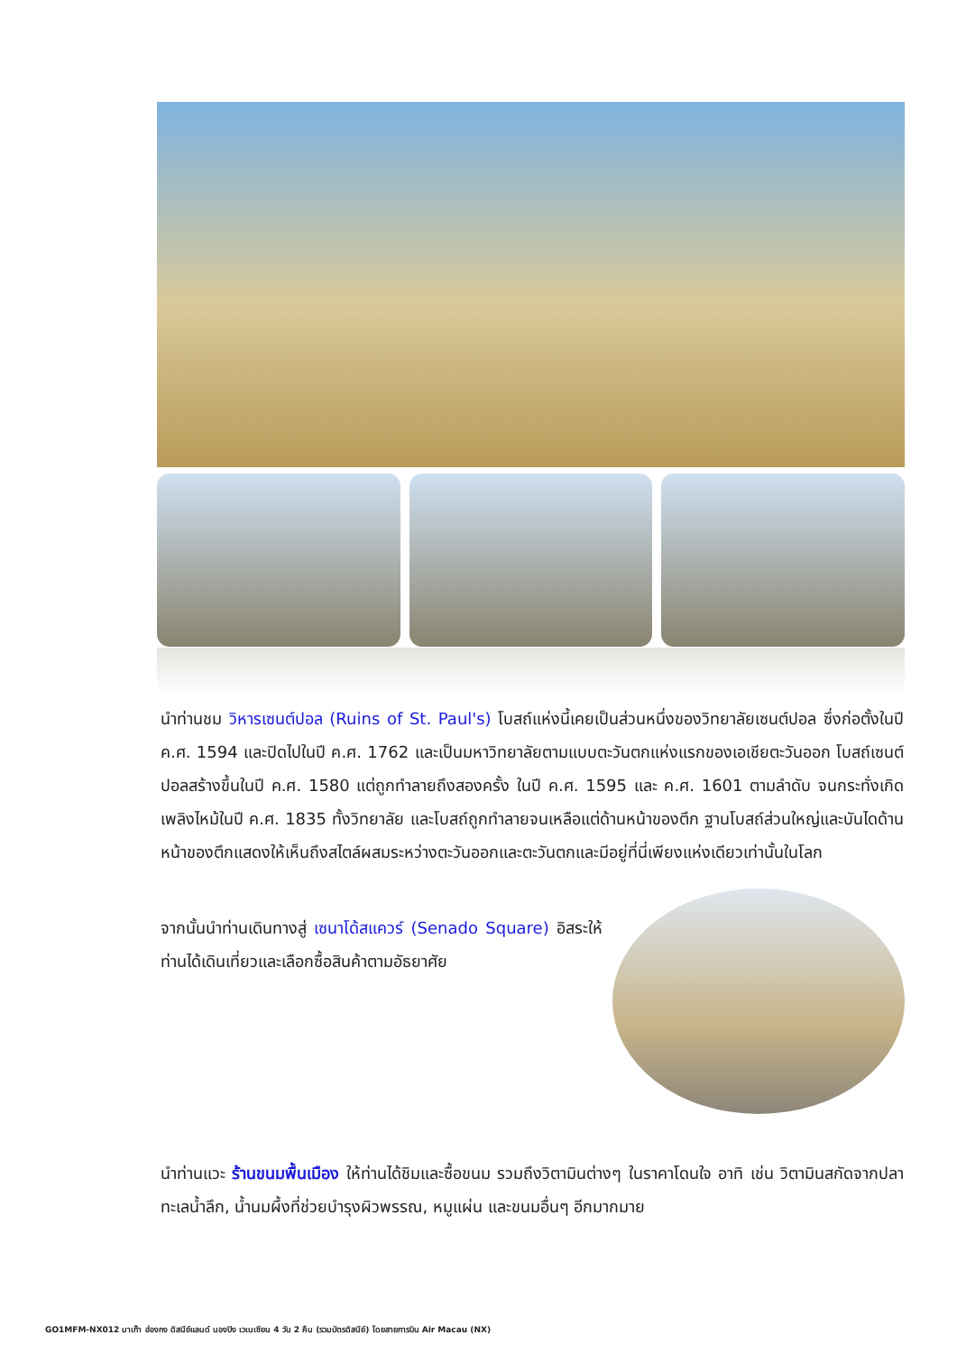นำท่านชม วิหารเซนต์ปอล (Ruins of St. Paul's) โบสถ์แห่งนี้เคยเป็นส่วนหนึ่งของวิทยาลัยเซนต์ปอล ซึ่งก่อตั้งในปี ค.ศ. 1594 และปิดไปในปี ค.ศ. 1762 และเป็นมหาวิทยาลัยตามแบบตะวันตกแห่งแรกของเอเชียตะวันออก โบสถ์เซนต์ปอลสร้างขึ้นในปี ค.ศ. 1580 แต่ถูกทำลายถึงสองครั้ง ในปี ค.ศ. 1595 และ ค.ศ. 1601 ตามลำดับ จนกระทั่งเกิดเพลิงไหม้ในปี ค.ศ. 1835 ทั้งวิทยาลัย และโบสถ์ถูกทำลายจนเหลือแต่ด้านหน้าของตึก ฐานโบสถ์ส่วนใหญ่และบันไดด้านหน้าของตึกแสดงให้เห็นถึงสไตล์ผสมระหว่างตะวันออกและตะวันตกและมีอยู่ที่นี่เพียงแห่งเดียวเท่านั้นในโลก
จากนั้นนำท่านเดินทางสู่ เซนาโด้สแควร์ (Senado Square) อิสระให้ท่านได้เดินเที่ยวและเลือกซื้อสินค้าตามอัธยาศัย
นำท่านแวะ ร้านขนมพื้นเมือง ให้ท่านได้ชิมและซื้อขนม รวมถึงวิตามินต่างๆ ในราคาโดนใจ อาทิ เช่น วิตามินสกัดจากปลาทะเลน้ำลึก, น้ำนมผึ้งที่ช่วยบำรุงผิวพรรณ, หมูแผ่น และขนมอื่นๆ อีกมากมาย
GO1MFM-NX012 มาเก๊า ฮ่องกง ดิสนีย์แลนด์ นองปิง เวเนเชียน 4 วัน 2 คืน (รวมบัตรดิสนีย์) โดยสายการบิน Air Macau (NX)